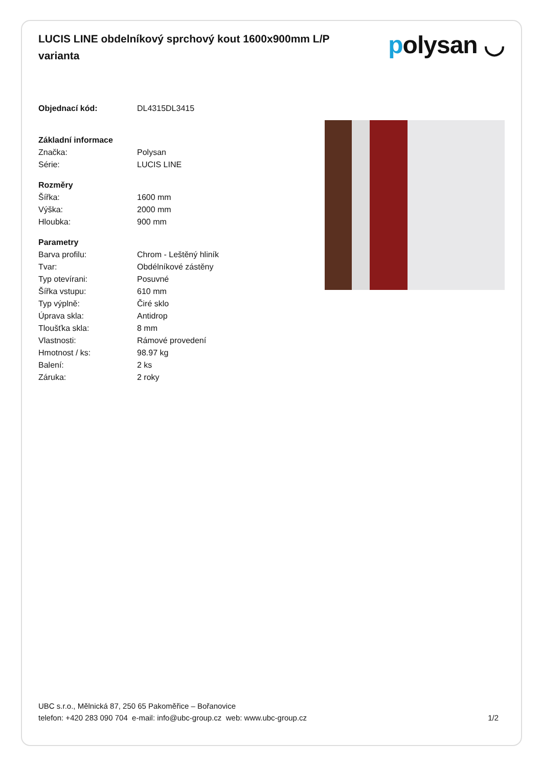LUCIS LINE obdelníkový sprchový kout 1600x900mm L/P varianta
polysan ◡
| Objednací kód: | DL4315DL3415 |
| Základní informace | |
| --- | --- |
| Značka: | Polysan |
| Série: | LUCIS LINE |
| Rozměry | |
| Šířka: | 1600 mm |
| Výška: | 2000 mm |
| Hloubka: | 900 mm |
| Parametry | |
| Barva profilu: | Chrom - Leštěný hliník |
| Tvar: | Obdélníkové zástěny |
| Typ otevírani: | Posuvné |
| Šířka vstupu: | 610 mm |
| Typ výplně: | Čiré sklo |
| Úprava skla: | Antidrop |
| Tloušťka skla: | 8 mm |
| Vlastnosti: | Rámové provedení |
| Hmotnost / ks: | 98.97 kg |
| Balení: | 2 ks |
| Záruka: | 2 roky |
UBC s.r.o., Mělnická 87, 250 65 Pakoměřice – Bořanovice
telefon: +420 283 090 704 e-mail: info@ubc-group.cz web: www.ubc-group.cz 1/2